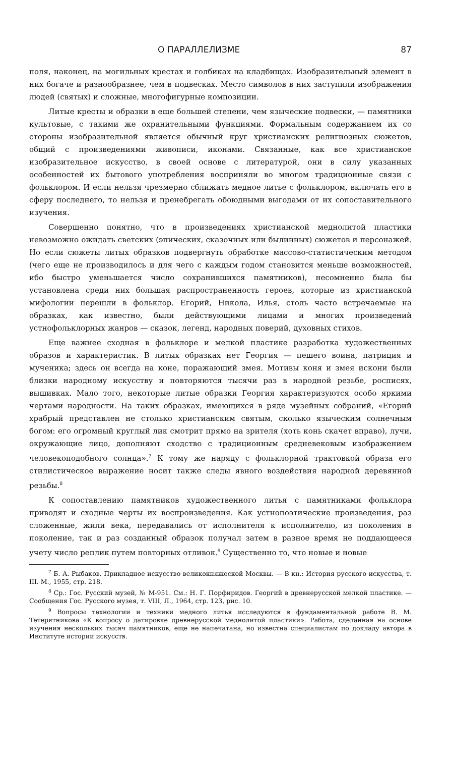О ПАРАЛЛЕЛИЗМЕ 87
поля, наконец, на могильных крестах и голбиках на кладбищах. Изобразительный элемент в них богаче и разнообразнее, чем в подвесках. Место символов в них заступили изображения людей (святых) и сложные, многофигурные композиции.
Литые кресты и образки в еще большей степени, чем языческие подвески, — памятники культовые, с такими же охранительными функциями. Формальным содержанием их со стороны изобразительной является обычный круг христианских религиозных сюжетов, общий с произведениями живописи, иконами. Связанные, как все христианское изобразительное искусство, в своей основе с литературой, они в силу указанных особенностей их бытового употребления восприняли во многом традиционные связи с фольклором. И если нельзя чрезмерно сближать медное литье с фольклором, включать его в сферу последнего, то нельзя и пренебрегать обоюдными выгодами от их сопоставительного изучения.
Совершенно понятно, что в произведениях христианской меднолитой пластики невозможно ожидать светских (эпических, сказочных или былинных) сюжетов и персонажей. Но если сюжеты литых образков подвергнуть обработке массово-статистическим методом (чего еще не производилось и для чего с каждым годом становится меньше возможностей, ибо быстро уменьшается число сохранившихся памятников), несомненно была бы установлена среди них большая распространенность героев, которые из христианской мифологии перешли в фольклор. Егорий, Никола, Илья, столь часто встречаемые на образках, как известно, были действующими лицами и многих произведений устнофольклорных жанров — сказок, легенд, народных поверий, духовных стихов.
Еще важнее сходная в фольклоре и мелкой пластике разработка художественных образов и характеристик. В литых образках нет Георгия — пешего воина, патриция и мученика; здесь он всегда на коне, поражающий змея. Мотивы коня и змея искони были близки народному искусству и повторяются тысячи раз в народной резьбе, росписях, вышивках. Мало того, некоторые литые образки Георгия характеризуются особо яркими чертами народности. На таких образках, имеющихся в ряде музейных собраний, «Егорий храбрый представлен не столько христианским святым, сколько языческим солнечным богом: его огромный круглый лик смотрит прямо на зрителя (хоть конь скачет вправо), лучи, окружающие лицо, дополняют сходство с традиционным средневековым изображением человекоподобного солнца».<sup>7</sup> К тому же наряду с фольклорной трактовкой образа его стилистическое выражение носит также следы явного воздействия народной деревянной резьбы.<sup>8</sup>
К сопоставлению памятников художественного литья с памятниками фольклора приводят и сходные черты их воспроизведения. Как устнопоэтические произведения, раз сложенные, жили века, передавались от исполнителя к исполнителю, из поколения в поколение, так и раз созданный образок получал затем в разное время не поддающееся учету число реплик путем повторных отливок.<sup>9</sup> Существенно то, что новые и новые
<sup>7</sup> Б. А. Рыбаков. Прикладное искусство великокняжеской Москвы. — В кн.: История русского искусства, т. III. М., 1955, стр. 218.
<sup>8</sup> Ср.: Гос. Русский музей, № М-951. См.: Н. Г. Порфиридов. Георгий в древнерусской мелкой пластике. — Сообщения Гос. Русского музея, т. VIII, Л., 1964, стр. 123, рис. 10.
<sup>9</sup> Вопросы технологии и техники медного литья исследуются в фундаментальной работе В. М. Тетерятникова «К вопросу о датировке древнерусской меднолитой пластики». Работа, сделанная на основе изучения нескольких тысяч памятников, еще не напечатана, но известна специалистам по докладу автора в Институте истории искусств.